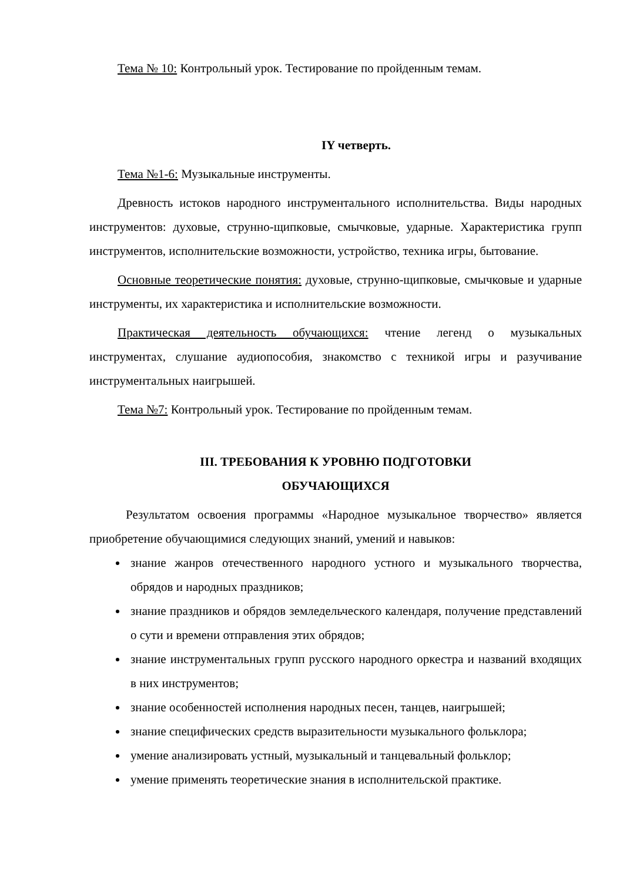Тема № 10: Контрольный урок. Тестирование по пройденным темам.
IY четверть.
Тема №1-6: Музыкальные инструменты.
Древность истоков народного инструментального исполнительства. Виды народных инструментов: духовые, струнно-щипковые, смычковые, ударные. Характеристика групп инструментов, исполнительские возможности, устройство, техника игры, бытование.
Основные теоретические понятия: духовые, струнно-щипковые, смычковые и ударные инструменты, их характеристика и исполнительские возможности.
Практическая деятельность обучающихся: чтение легенд о музыкальных инструментах, слушание аудиопособия, знакомство с техникой игры и разучивание инструментальных наигрышей.
Тема №7: Контрольный урок. Тестирование по пройденным темам.
III. ТРЕБОВАНИЯ К УРОВНЮ ПОДГОТОВКИ
ОБУЧАЮЩИХСЯ
Результатом освоения программы «Народное музыкальное творчество» является приобретение обучающимися следующих знаний, умений и навыков:
знание жанров отечественного народного устного и музыкального творчества, обрядов и народных праздников;
знание праздников и обрядов земледельческого календаря, получение представлений о сути и времени отправления этих обрядов;
знание инструментальных групп русского народного оркестра и названий входящих в них инструментов;
знание особенностей исполнения народных песен, танцев, наигрышей;
знание специфических средств выразительности музыкального фольклора;
умение анализировать устный, музыкальный и танцевальный фольклор;
умение применять теоретические знания в исполнительской практике.